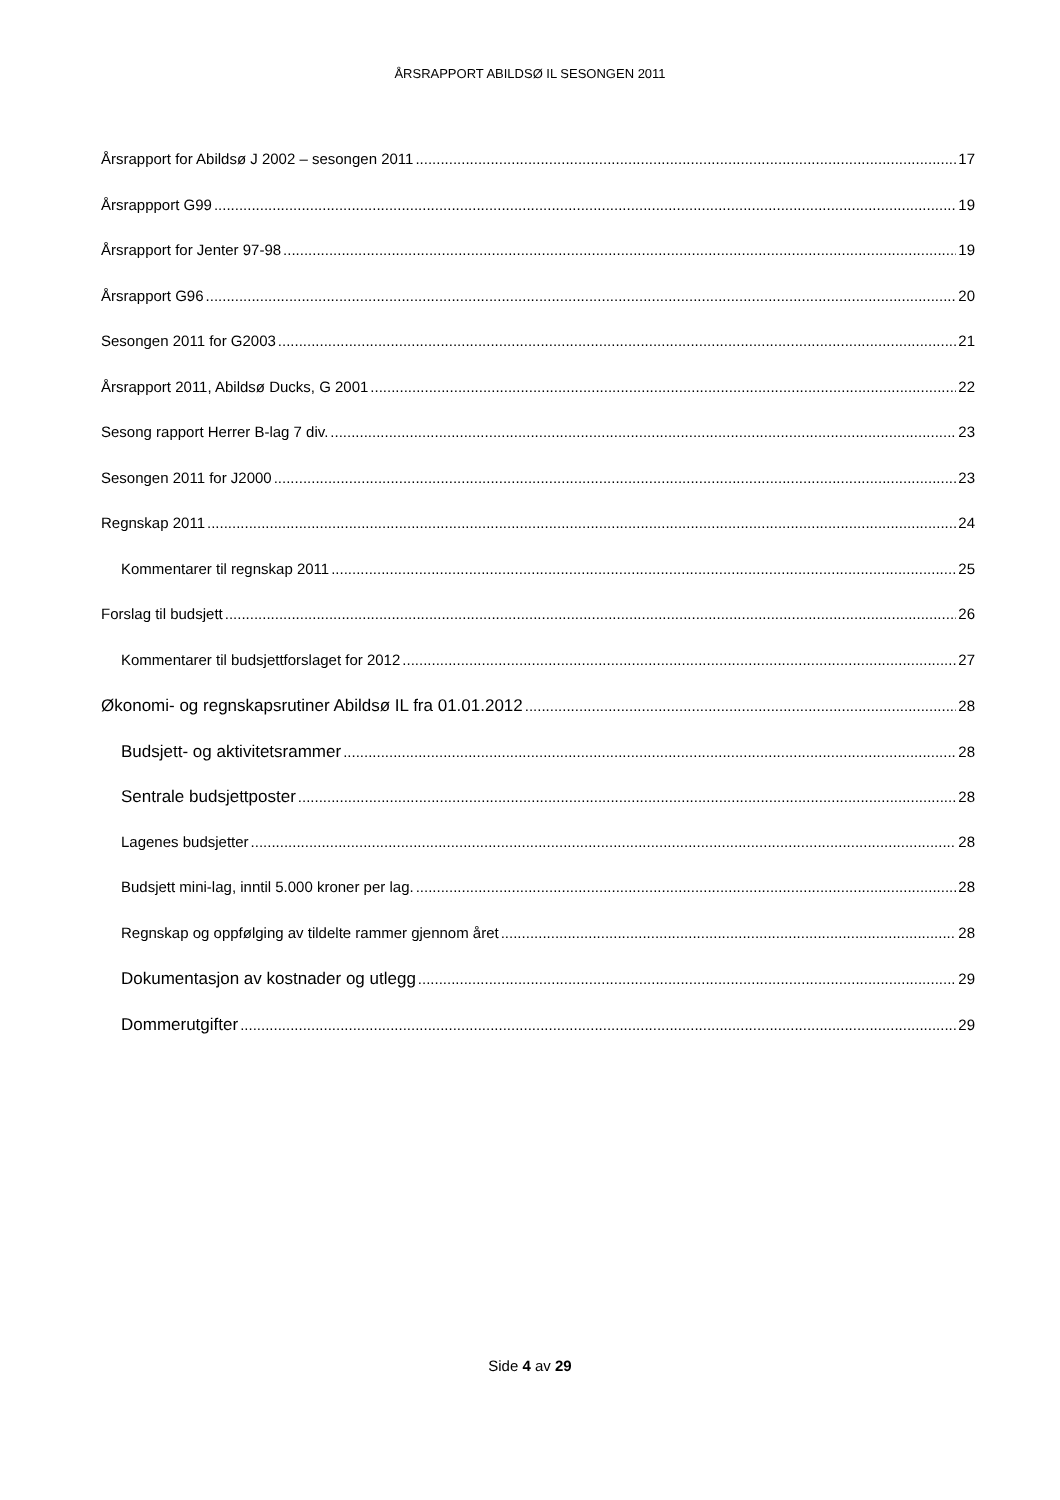ÅRSRAPPORT ABILDSØ IL SESONGEN 2011
Årsrapport for Abildsø J 2002 – sesongen 2011 17
Årsrappport G99 19
Årsrapport for Jenter 97-98 19
Årsrapport G96 20
Sesongen 2011 for G2003 21
Årsrapport 2011, Abildsø Ducks, G 2001 22
Sesong rapport Herrer B-lag 7 div. 23
Sesongen 2011 for J2000 23
Regnskap 2011 24
Kommentarer til regnskap 2011 25
Forslag til budsjett 26
Kommentarer til budsjettforslaget for 2012 27
Økonomi- og regnskapsrutiner Abildsø IL fra 01.01.2012 28
Budsjett- og aktivitetsrammer 28
Sentrale budsjettposter 28
Lagenes budsjetter 28
Budsjett mini-lag, inntil 5.000 kroner per lag. 28
Regnskap og oppfølging av tildelte rammer gjennom året 28
Dokumentasjon av kostnader og utlegg 29
Dommerutgifter 29
Side 4 av 29